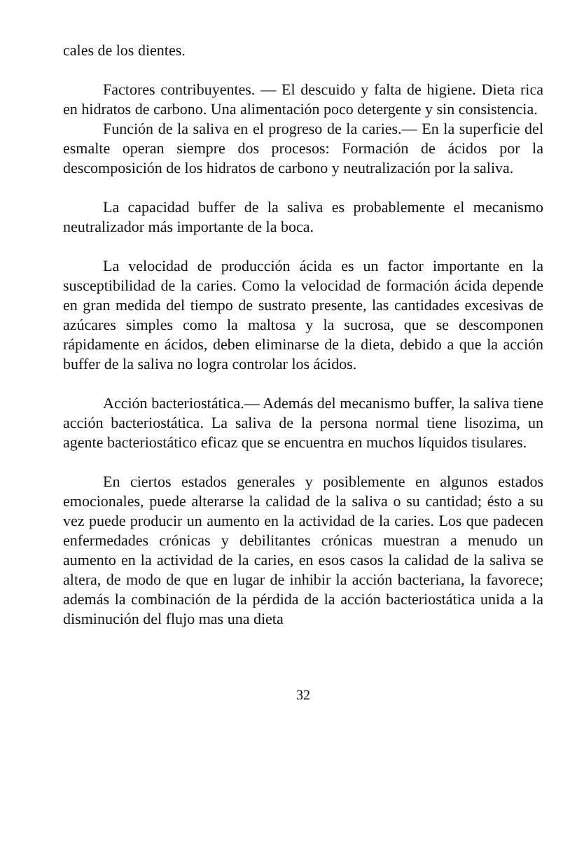cales de los dientes.
Factores contribuyentes. — El descuido y falta de higiene. Dieta rica en hidratos de carbono. Una alimentación poco detergente y sin consistencia.
Función de la saliva en el progreso de la caries.— En la superficie del esmalte operan siempre dos procesos: Formación de ácidos por la descomposición de los hidratos de carbono y neutralización por la saliva.
La capacidad buffer de la saliva es probablemente el mecanismo neutralizador más importante de la boca.
La velocidad de producción ácida es un factor importante en la susceptibilidad de la caries. Como la velocidad de formación ácida depende en gran medida del tiempo de sustrato presente, las cantidades excesivas de azúcares simples como la maltosa y la sucrosa, que se descomponen rápidamente en ácidos, deben eliminarse de la dieta, debido a que la acción buffer de la saliva no logra controlar los ácidos.
Acción bacteriostática.— Además del mecanismo buffer, la saliva tiene acción bacteriostática. La saliva de la persona normal tiene lisozima, un agente bacteriostático eficaz que se encuentra en muchos líquidos tisulares.
En ciertos estados generales y posiblemente en algunos estados emocionales, puede alterarse la calidad de la saliva o su cantidad; ésto a su vez puede producir un aumento en la actividad de la caries. Los que padecen enfermedades crónicas y debilitantes crónicas muestran a menudo un aumento en la actividad de la caries, en esos casos la calidad de la saliva se altera, de modo de que en lugar de inhibir la acción bacteriana, la favorece; además la combinación de la pérdida de la acción bacteriostática unida a la disminución del flujo mas una dieta
32